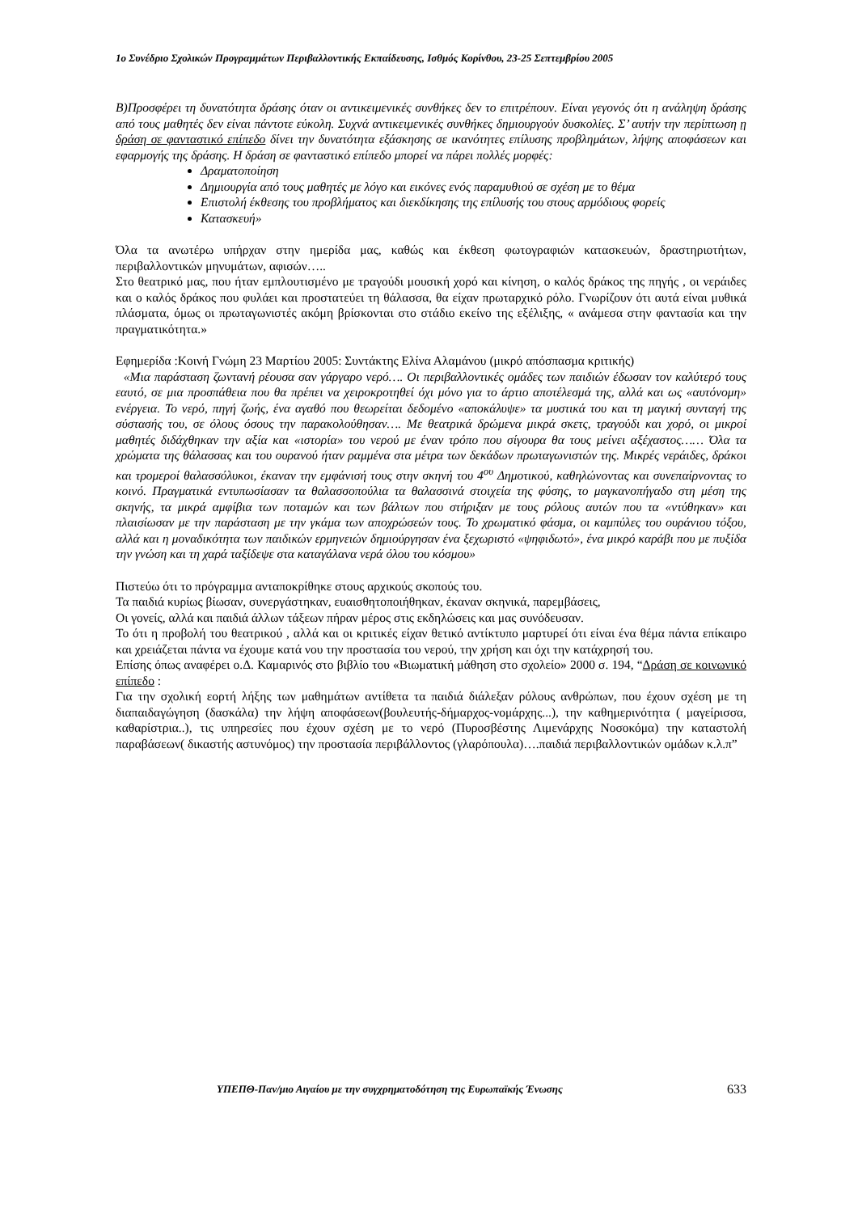1ο Συνέδριο Σχολικών Προγραμμάτων Περιβαλλοντικής Εκπαίδευσης, Ισθμός Κορίνθου, 23-25 Σεπτεμβρίου 2005
Β)Προσφέρει τη δυνατότητα δράσης όταν οι αντικειμενικές συνθήκες δεν το επιτρέπουν. Είναι γεγονός ότι η ανάληψη δράσης από τους μαθητές δεν είναι πάντοτε εύκολη. Συχνά αντικειμενικές συνθήκες δημιουργούν δυσκολίες. Σ’ αυτήν την περίπτωση η δράση σε φανταστικό επίπεδο δίνει την δυνατότητα εξάσκησης σε ικανότητες επίλυσης προβλημάτων, λήψης αποφάσεων και εφαρμογής της δράσης. Η δράση σε φανταστικό επίπεδο μπορεί να πάρει πολλές μορφές:
Δραματοποίηση
Δημιουργία από τους μαθητές με λόγο και εικόνες ενός παραμυθιού σε σχέση με το θέμα
Επιστολή έκθεσης του προβλήματος και διεκδίκησης της επίλυσής του στους αρμόδιους φορείς
Κατασκευή»
Όλα τα ανωτέρω υπήρχαν στην ημερίδα μας, καθώς και έκθεση φωτογραφιών κατασκευών, δραστηριοτήτων, περιβαλλοντικών μηνυμάτων, αφισών…..
Στο θεατρικό μας, που ήταν εμπλουτισμένο με τραγούδι μουσική χορό και κίνηση, ο καλός δράκος της πηγής , οι νεράιδες και ο καλός δράκος που φυλάει και προστατεύει τη θάλασσα, θα είχαν πρωταρχικό ρόλο. Γνωρίζουν ότι αυτά είναι μυθικά πλάσματα, όμως οι πρωταγωνιστές ακόμη βρίσκονται στο στάδιο εκείνο της εξέλιξης, « ανάμεσα στην φαντασία και την πραγματικότητα.»
Εφημερίδα :Κοινή Γνώμη 23 Μαρτίου 2005: Συντάκτης Ελίνα Αλαμάνου (μικρό απόσπασμα κριτικής)
«Μια παράσταση ζωντανή ρέουσα σαν γάργαρο νερό…. Οι περιβαλλοντικές ομάδες των παιδιών έδωσαν τον καλύτερό τους εαυτό, σε μια προσπάθεια που θα πρέπει να χειροκροτηθεί όχι μόνο για το άρτιο αποτέλεσμά της, αλλά και ως «αυτόνομη» ενέργεια. Το νερό, πηγή ζωής, ένα αγαθό που θεωρείται δεδομένο «αποκάλυψε» τα μυστικά του και τη μαγική συνταγή της σύστασής του, σε όλους όσους την παρακολούθησαν…. Με θεατρικά δρώμενα μικρά σκετς, τραγούδι και χορό, οι μικροί μαθητές διδάχθηκαν την αξία και «ιστορία» του νερού με έναν τρόπο που σίγουρα θα τους μείνει αξέχαστος…… Όλα τα χρώματα της θάλασσας και του ουρανού ήταν ραμμένα στα μέτρα των δεκάδων πρωταγωνιστών της. Μικρές νεράιδες, δράκοι και τρομεροί θαλασσόλυκοι, έκαναν την εμφάνισή τους στην σκηνή του 4<sup>ου</sup> Δημοτικού, καθηλώνοντας και συνεπαίρνοντας το κοινό. Πραγματικά εντυπωσίασαν τα θαλασσοπούλια τα θαλασσινά στοιχεία της φύσης, το μαγκανοπήγαδο στη μέση της σκηνής, τα μικρά αμφίβια των ποταμών και των βάλτων που στήριξαν με τους ρόλους αυτών που τα «ντύθηκαν» και πλαισίωσαν με την παράσταση με την γκάμα των αποχρώσεών τους. Το χρωματικό φάσμα, οι καμπύλες του ουράνιου τόξου, αλλά και η μοναδικότητα των παιδικών ερμηνειών δημιούργησαν ένα ξεχωριστό «ψηφιδωτό», ένα μικρό καράβι που με πυξίδα την γνώση και τη χαρά ταξίδεψε στα καταγάλανα νερά όλου του κόσμου»
Πιστεύω ότι το πρόγραμμα ανταποκρίθηκε στους αρχικούς σκοπούς του.
Τα παιδιά κυρίως βίωσαν, συνεργάστηκαν, ευαισθητοποιήθηκαν, έκαναν σκηνικά, παρεμβάσεις,
Οι γονείς, αλλά και παιδιά άλλων τάξεων πήραν μέρος στις εκδηλώσεις και μας συνόδευσαν.
Το ότι η προβολή του θεατρικού , αλλά και οι κριτικές είχαν θετικό αντίκτυπο μαρτυρεί ότι είναι ένα θέμα πάντα επίκαιρο και χρειάζεται πάντα να έχουμε κατά νου την προστασία του νερού, την χρήση και όχι την κατάχρησή του.
Επίσης όπως αναφέρει ο.Δ. Καμαρινός στο βιβλίο του «Βιωματική μάθηση στο σχολείο» 2000 σ. 194, “Δράση σε κοινωνικό επίπεδο :
Για την σχολική εορτή λήξης των μαθημάτων αντίθετα τα παιδιά διάλεξαν ρόλους ανθρώπων, που έχουν σχέση με τη διαπαιδαγώγηση (δασκάλα) την λήψη αποφάσεων(βουλευτής-δήμαρχος-νομάρχης...), την καθημερινότητα ( μαγείρισσα, καθαρίστρια..), τις υπηρεσίες που έχουν σχέση με το νερό (Πυροσβέστης Λιμενάρχης Νοσοκόμα) την καταστολή παραβάσεων( δικαστής αστυνόμος) την προστασία περιβάλλοντος (γλαρόπουλα)….παιδιά περιβαλλοντικών ομάδων κ.λ.π”
ΥΠΕΠΘ-Παν/μιο Αιγαίου με την συγχρηματοδότηση της Ευρωπαϊκής Ένωσης 633